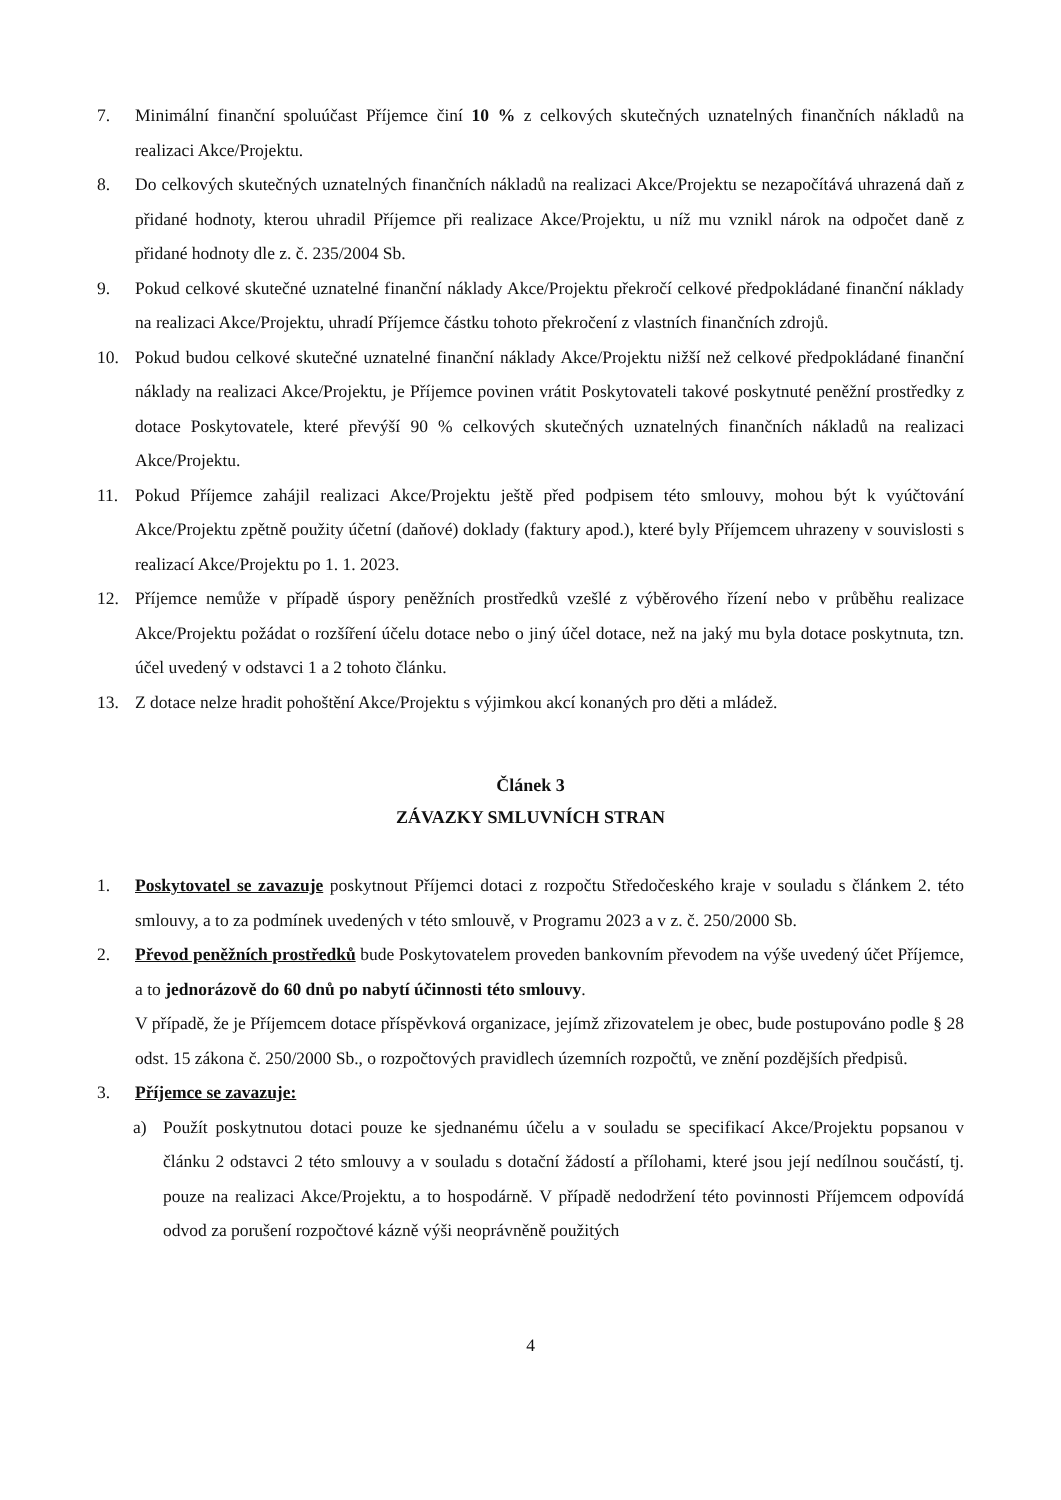7. Minimální finanční spoluúčast Příjemce činí 10 % z celkových skutečných uznatelných finančních nákladů na realizaci Akce/Projektu.
8. Do celkových skutečných uznatelných finančních nákladů na realizaci Akce/Projektu se nezapočítává uhrazená daň z přidané hodnoty, kterou uhradil Příjemce při realizace Akce/Projektu, u níž mu vznikl nárok na odpočet daně z přidané hodnoty dle z. č. 235/2004 Sb.
9. Pokud celkové skutečné uznatelné finanční náklady Akce/Projektu překročí celkové předpokládané finanční náklady na realizaci Akce/Projektu, uhradí Příjemce částku tohoto překročení z vlastních finančních zdrojů.
10. Pokud budou celkové skutečné uznatelné finanční náklady Akce/Projektu nižší než celkové předpokládané finanční náklady na realizaci Akce/Projektu, je Příjemce povinen vrátit Poskytovateli takové poskytnuté peněžní prostředky z dotace Poskytovatele, které převýší 90 % celkových skutečných uznatelných finančních nákladů na realizaci Akce/Projektu.
11. Pokud Příjemce zahájil realizaci Akce/Projektu ještě před podpisem této smlouvy, mohou být k vyúčtování Akce/Projektu zpětně použity účetní (daňové) doklady (faktury apod.), které byly Příjemcem uhrazeny v souvislosti s realizací Akce/Projektu po 1. 1. 2023.
12. Příjemce nemůže v případě úspory peněžních prostředků vzešlé z výběrového řízení nebo v průběhu realizace Akce/Projektu požádat o rozšíření účelu dotace nebo o jiný účel dotace, než na jaký mu byla dotace poskytnuta, tzn. účel uvedený v odstavci 1 a 2 tohoto článku.
13. Z dotace nelze hradit pohoštění Akce/Projektu s výjimkou akcí konaných pro děti a mládež.
Článek 3
ZÁVAZKY SMLUVNÍCH STRAN
1. Poskytovatel se zavazuje poskytnout Příjemci dotaci z rozpočtu Středočeského kraje v souladu s článkem 2. této smlouvy, a to za podmínek uvedených v této smlouvě, v Programu 2023 a v z. č. 250/2000 Sb.
2. Převod peněžních prostředků bude Poskytovatelem proveden bankovním převodem na výše uvedený účet Příjemce, a to jednorázově do 60 dnů po nabytí účinnosti této smlouvy.
V případě, že je Příjemcem dotace příspěvková organizace, jejímž zřizovatelem je obec, bude postupováno podle § 28 odst. 15 zákona č. 250/2000 Sb., o rozpočtových pravidlech územních rozpočtů, ve znění pozdějších předpisů.
3. Příjemce se zavazuje:
a) Použít poskytnutou dotaci pouze ke sjednanému účelu a v souladu se specifikací Akce/Projektu popsanou v článku 2 odstavci 2 této smlouvy a v souladu s dotační žádostí a přílohami, které jsou její nedílnou součástí, tj. pouze na realizaci Akce/Projektu, a to hospodárně. V případě nedodržení této povinnosti Příjemcem odpovídá odvod za porušení rozpočtové kázně výši neoprávněně použitých
4